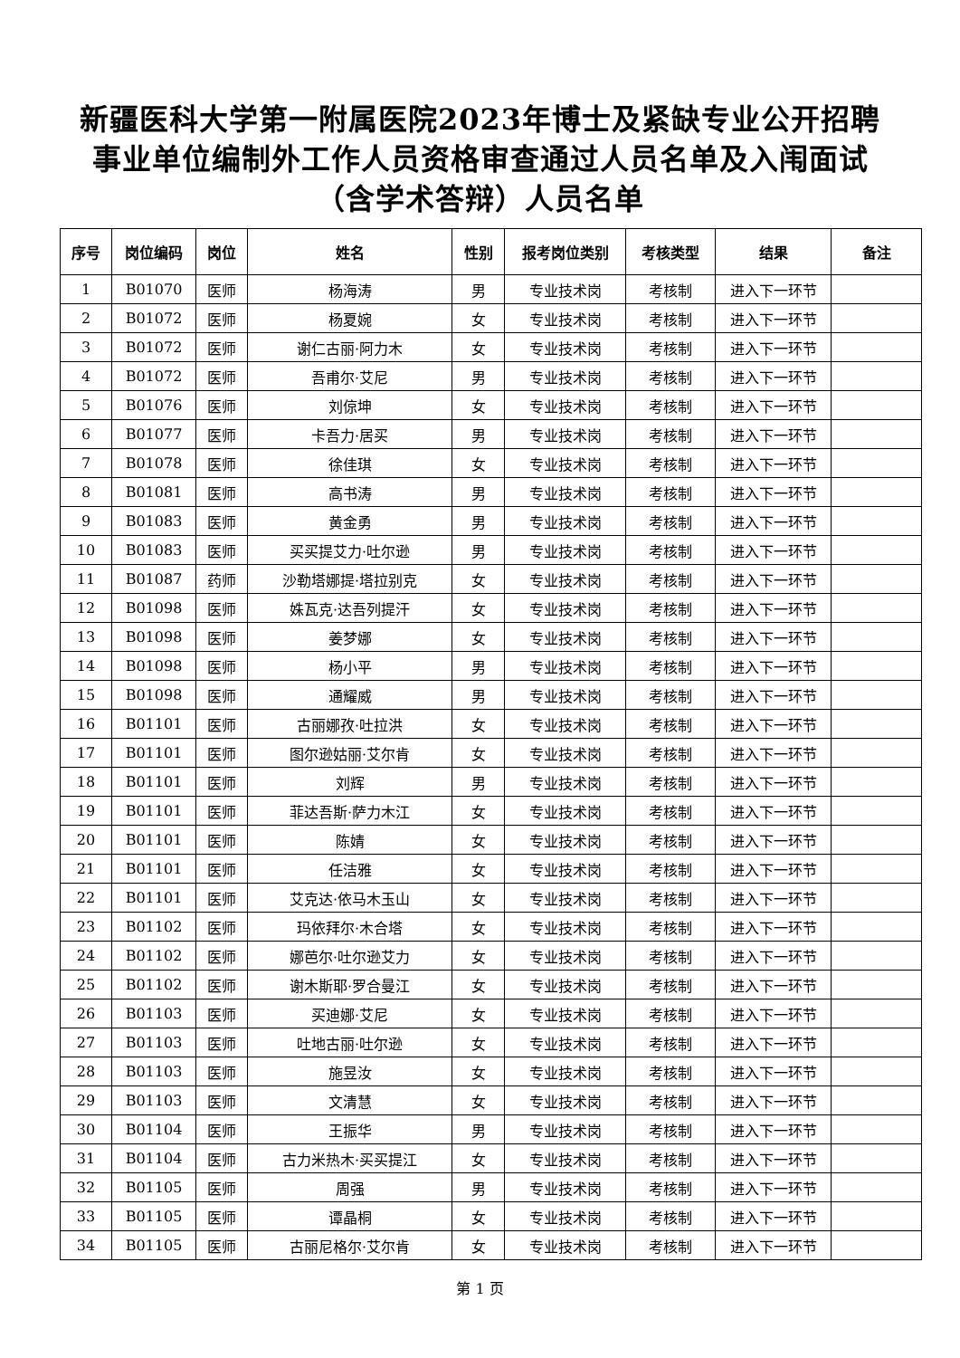新疆医科大学第一附属医院2023年博士及紧缺专业公开招聘
事业单位编制外工作人员资格审查通过人员名单及入闱面试
（含学术答辩）人员名单
| 序号 | 岗位编码 | 岗位 | 姓名 | 性别 | 报考岗位类别 | 考核类型 | 结果 | 备注 |
| --- | --- | --- | --- | --- | --- | --- | --- | --- |
| 1 | B01070 | 医师 | 杨海涛 | 男 | 专业技术岗 | 考核制 | 进入下一环节 | |
| 2 | B01072 | 医师 | 杨夏婉 | 女 | 专业技术岗 | 考核制 | 进入下一环节 | |
| 3 | B01072 | 医师 | 谢仁古丽·阿力木 | 女 | 专业技术岗 | 考核制 | 进入下一环节 | |
| 4 | B01072 | 医师 | 吾甫尔·艾尼 | 男 | 专业技术岗 | 考核制 | 进入下一环节 | |
| 5 | B01076 | 医师 | 刘倞坤 | 女 | 专业技术岗 | 考核制 | 进入下一环节 | |
| 6 | B01077 | 医师 | 卡吾力·居买 | 男 | 专业技术岗 | 考核制 | 进入下一环节 | |
| 7 | B01078 | 医师 | 徐佳琪 | 女 | 专业技术岗 | 考核制 | 进入下一环节 | |
| 8 | B01081 | 医师 | 高书涛 | 男 | 专业技术岗 | 考核制 | 进入下一环节 | |
| 9 | B01083 | 医师 | 黄金勇 | 男 | 专业技术岗 | 考核制 | 进入下一环节 | |
| 10 | B01083 | 医师 | 买买提艾力·吐尔逊 | 男 | 专业技术岗 | 考核制 | 进入下一环节 | |
| 11 | B01087 | 药师 | 沙勒塔娜提·塔拉别克 | 女 | 专业技术岗 | 考核制 | 进入下一环节 | |
| 12 | B01098 | 医师 | 姝瓦克·达吾列提汗 | 女 | 专业技术岗 | 考核制 | 进入下一环节 | |
| 13 | B01098 | 医师 | 姜梦娜 | 女 | 专业技术岗 | 考核制 | 进入下一环节 | |
| 14 | B01098 | 医师 | 杨小平 | 男 | 专业技术岗 | 考核制 | 进入下一环节 | |
| 15 | B01098 | 医师 | 通耀威 | 男 | 专业技术岗 | 考核制 | 进入下一环节 | |
| 16 | B01101 | 医师 | 古丽娜孜·吐拉洪 | 女 | 专业技术岗 | 考核制 | 进入下一环节 | |
| 17 | B01101 | 医师 | 图尔逊姑丽·艾尔肯 | 女 | 专业技术岗 | 考核制 | 进入下一环节 | |
| 18 | B01101 | 医师 | 刘辉 | 男 | 专业技术岗 | 考核制 | 进入下一环节 | |
| 19 | B01101 | 医师 | 菲达吾斯·萨力木江 | 女 | 专业技术岗 | 考核制 | 进入下一环节 | |
| 20 | B01101 | 医师 | 陈婧 | 女 | 专业技术岗 | 考核制 | 进入下一环节 | |
| 21 | B01101 | 医师 | 任洁雅 | 女 | 专业技术岗 | 考核制 | 进入下一环节 | |
| 22 | B01101 | 医师 | 艾克达·依马木玉山 | 女 | 专业技术岗 | 考核制 | 进入下一环节 | |
| 23 | B01102 | 医师 | 玛依拜尔·木合塔 | 女 | 专业技术岗 | 考核制 | 进入下一环节 | |
| 24 | B01102 | 医师 | 娜芭尔·吐尔逊艾力 | 女 | 专业技术岗 | 考核制 | 进入下一环节 | |
| 25 | B01102 | 医师 | 谢木斯耶·罗合曼江 | 女 | 专业技术岗 | 考核制 | 进入下一环节 | |
| 26 | B01103 | 医师 | 买迪娜·艾尼 | 女 | 专业技术岗 | 考核制 | 进入下一环节 | |
| 27 | B01103 | 医师 | 吐地古丽·吐尔逊 | 女 | 专业技术岗 | 考核制 | 进入下一环节 | |
| 28 | B01103 | 医师 | 施昱汝 | 女 | 专业技术岗 | 考核制 | 进入下一环节 | |
| 29 | B01103 | 医师 | 文清慧 | 女 | 专业技术岗 | 考核制 | 进入下一环节 | |
| 30 | B01104 | 医师 | 王振华 | 男 | 专业技术岗 | 考核制 | 进入下一环节 | |
| 31 | B01104 | 医师 | 古力米热木·买买提江 | 女 | 专业技术岗 | 考核制 | 进入下一环节 | |
| 32 | B01105 | 医师 | 周强 | 男 | 专业技术岗 | 考核制 | 进入下一环节 | |
| 33 | B01105 | 医师 | 谭晶桐 | 女 | 专业技术岗 | 考核制 | 进入下一环节 | |
| 34 | B01105 | 医师 | 古丽尼格尔·艾尔肯 | 女 | 专业技术岗 | 考核制 | 进入下一环节 | |
第 1 页